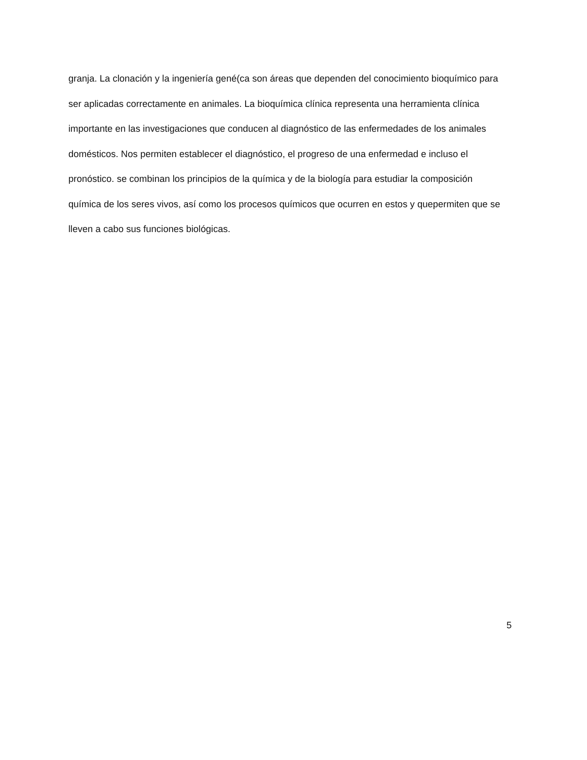granja. La clonación y la ingeniería gené(ca son áreas que dependen del conocimiento bioquímico para
ser aplicadas correctamente en animales. La bioquímica clínica representa una herramienta clínica
importante en las investigaciones que conducen al diagnóstico de las enfermedades de los animales
domésticos. Nos permiten establecer el diagnóstico, el progreso de una enfermedad e incluso el
pronóstico. se combinan los principios de la química y de la biología para estudiar la composición
química de los seres vivos, así como los procesos químicos que ocurren en estos y quepermiten que se
lleven a cabo sus funciones biológicas.
5